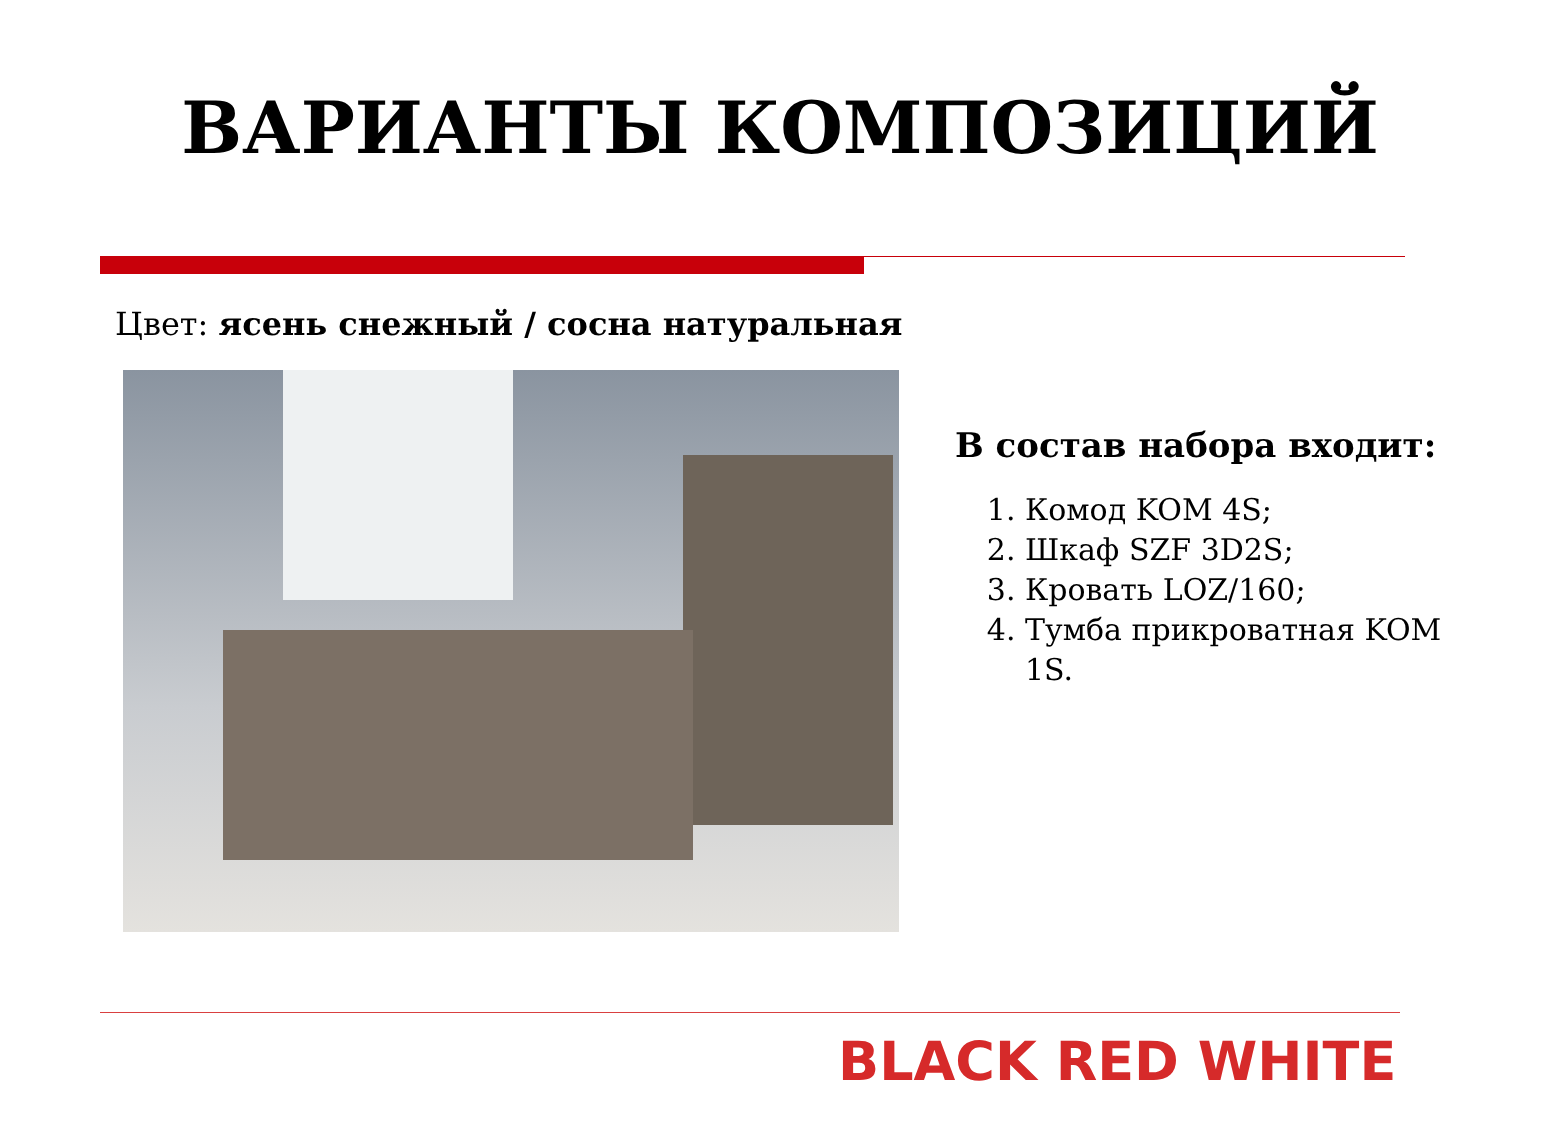ВАРИАНТЫ КОМПОЗИЦИЙ
Цвет: ясень снежный / сосна натуральная
В состав набора входит:
1. Комод KOM 4S;
2. Шкаф SZF 3D2S;
3. Кровать LOZ/160;
4. Тумба прикроватная KOM 1S.
BLACK RED WHITE